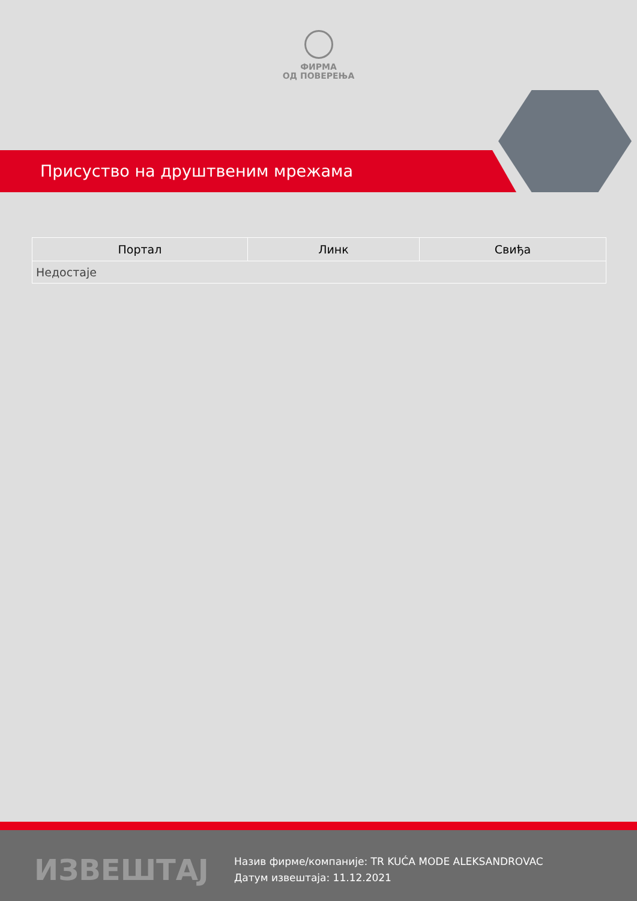ФИРМА
ОД ПОВЕРЕЊА
Присуство на друштвеним мрежама
| Портал | Линк | Свиђа |
| --- | --- | --- |
| Недостаје | | |
ИЗВЕШТАЈ
Назив фирме/компаније: TR KUĆA MODE ALEKSANDROVAC
Датум извештаја: 11.12.2021